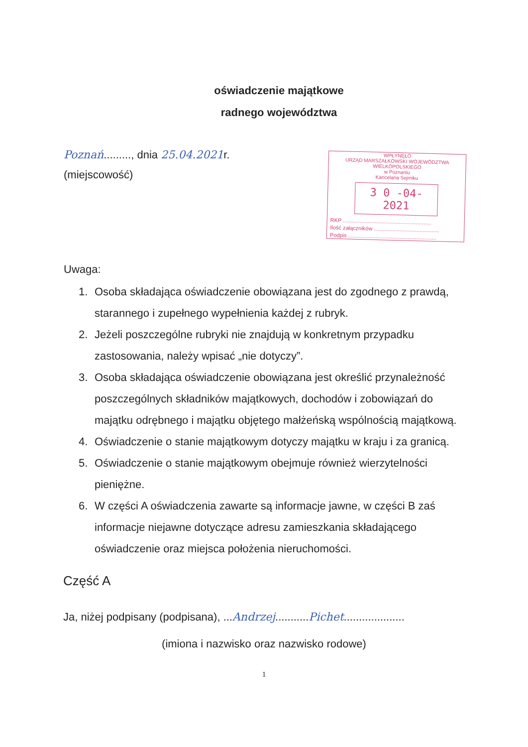oświadczenie majątkowe
radnego województwa
Poznań........., dnia 25.04.2021r.
(miejscowość)
WPŁYNĘŁO
URZĄD MARSZAŁKOWSKI WOJEWÓDZTWA WIELKOPOLSKIEGO
w Poznaniu
Kancelaria Sejmiku
3 0 -04- 2021
RKP ..........................................................
Ilość załączników ...........................................
Podpis ..........................................................
Uwaga:
1. Osoba składająca oświadczenie obowiązana jest do zgodnego z prawdą, starannego i zupełnego wypełnienia każdej z rubryk.
2. Jeżeli poszczególne rubryki nie znajdują w konkretnym przypadku zastosowania, należy wpisać „nie dotyczy”.
3. Osoba składająca oświadczenie obowiązana jest określić przynależność poszczególnych składników majątkowych, dochodów i zobowiązań do majątku odrębnego i majątku objętego małżeńską wspólnością majątkową.
4. Oświadczenie o stanie majątkowym dotyczy majątku w kraju i za granicą.
5. Oświadczenie o stanie majątkowym obejmuje również wierzytelności pieniężne.
6. W części A oświadczenia zawarte są informacje jawne, w części B zaś informacje niejawne dotyczące adresu zamieszkania składającego oświadczenie oraz miejsca położenia nieruchomości.
Część A
Ja, niżej podpisany (podpisana), ...Andrzej...........Pichet....................
(imiona i nazwisko oraz nazwisko rodowe)
1